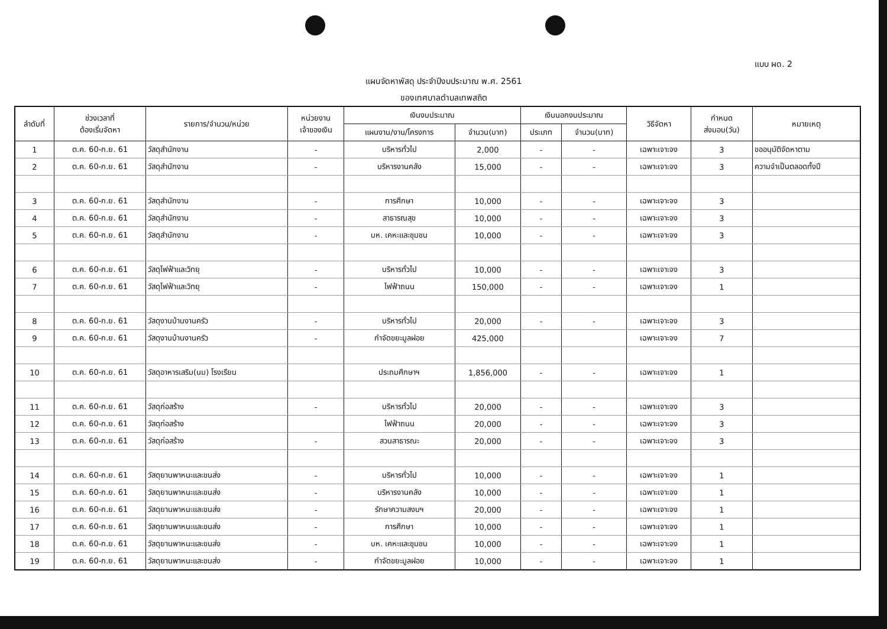แบบ ผด. 2
แผนจัดหาพัสดุ ประจำปีงบประมาณ พ.ศ. 2561
ของเทศบาลตำบลเทพสถิต
| ลำดับที่ | ช่วงเวลาที่ ต้องเริ่มจัดหา | รายการ/จำนวน/หน่วย | หน่วยงาน เจ้าของเงิน | เงินงบประมาณ | | เงินนอกงบประมาณ | | วิธีจัดหา | กำหนด ส่งมอบ(วัน) | หมายเหตุ |
| --- | --- | --- | --- | --- | --- | --- | --- | --- | --- | --- |
| | | | | แผนงาน/งาน/โครงการ | จำนวน(บาท) | ประเภท | จำนวน(บาท) | | | |
| 1 | ต.ค. 60-ก.ย. 61 | วัสดุสำนักงาน | - | บริหารทั่วไป | 2,000 | - | - | เฉพาะเจาะจง | 3 | ขออนุมัติจัดหาตาม |
| 2 | ต.ค. 60-ก.ย. 61 | วัสดุสำนักงาน | - | บริหารงานคลัง | 15,000 | - | - | เฉพาะเจาะจง | 3 | ความจำเป็นตลอดทั้งปี |
| 3 | ต.ค. 60-ก.ย. 61 | วัสดุสำนักงาน | - | การศึกษา | 10,000 | - | - | เฉพาะเจาะจง | 3 | |
| 4 | ต.ค. 60-ก.ย. 61 | วัสดุสำนักงาน | - | สาธารณสุข | 10,000 | - | - | เฉพาะเจาะจง | 3 | |
| 5 | ต.ค. 60-ก.ย. 61 | วัสดุสำนักงาน | - | บห. เคหะและชุมชน | 10,000 | - | - | เฉพาะเจาะจง | 3 | |
| 6 | ต.ค. 60-ก.ย. 61 | วัสดุไฟฟ้าและวิทยุ | - | บริหารทั่วไป | 10,000 | - | - | เฉพาะเจาะจง | 3 | |
| 7 | ต.ค. 60-ก.ย. 61 | วัสดุไฟฟ้าและวิทยุ | - | ไฟฟ้าถนน | 150,000 | - | - | เฉพาะเจาะจง | 1 | |
| 8 | ต.ค. 60-ก.ย. 61 | วัสดุงานบ้านงานครัว | - | บริหารทั่วไป | 20,000 | - | - | เฉพาะเจาะจง | 3 | |
| 9 | ต.ค. 60-ก.ย. 61 | วัสดุงานบ้านงานครัว | - | กำจัดขยะมูลฝอย | 425,000 | | | เฉพาะเจาะจง | 7 | |
| 10 | ต.ค. 60-ก.ย. 61 | วัสดุอาหารเสริม(นม) โรงเรียน | | ประถมศึกษาฯ | 1,856,000 | - | - | เฉพาะเจาะจง | 1 | |
| 11 | ต.ค. 60-ก.ย. 61 | วัสดุก่อสร้าง | - | บริหารทั่วไป | 20,000 | - | - | เฉพาะเจาะจง | 3 | |
| 12 | ต.ค. 60-ก.ย. 61 | วัสดุก่อสร้าง | | ไฟฟ้าถนน | 20,000 | - | - | เฉพาะเจาะจง | 3 | |
| 13 | ต.ค. 60-ก.ย. 61 | วัสดุก่อสร้าง | - | สวนสาธารณะ | 20,000 | - | - | เฉพาะเจาะจง | 3 | |
| 14 | ต.ค. 60-ก.ย. 61 | วัสดุยานพาหนะและขนส่ง | - | บริหารทั่วไป | 10,000 | - | - | เฉพาะเจาะจง | 1 | |
| 15 | ต.ค. 60-ก.ย. 61 | วัสดุยานพาหนะและขนส่ง | - | บริหารงานคลัง | 10,000 | - | - | เฉพาะเจาะจง | 1 | |
| 16 | ต.ค. 60-ก.ย. 61 | วัสดุยานพาหนะและขนส่ง | - | รักษาความสงบฯ | 20,000 | - | - | เฉพาะเจาะจง | 1 | |
| 17 | ต.ค. 60-ก.ย. 61 | วัสดุยานพาหนะและขนส่ง | - | การศึกษา | 10,000 | - | - | เฉพาะเจาะจง | 1 | |
| 18 | ต.ค. 60-ก.ย. 61 | วัสดุยานพาหนะและขนส่ง | - | บห. เคหะและชุมชน | 10,000 | - | - | เฉพาะเจาะจง | 1 | |
| 19 | ต.ค. 60-ก.ย. 61 | วัสดุยานพาหนะและขนส่ง | - | กำจัดขยะมูลฝอย | 10,000 | - | - | เฉพาะเจาะจง | 1 | |